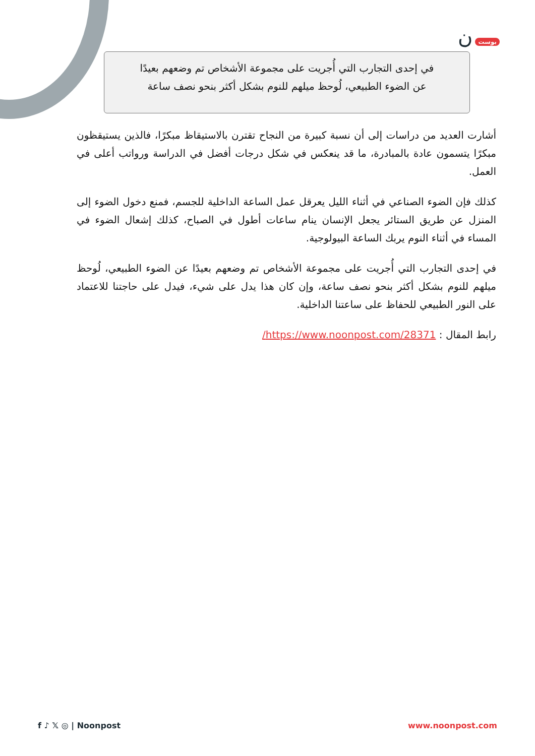بوست ن
في إحدى التجارب التي أُجريت على مجموعة الأشخاص تم وضعهم بعيدًا
عن الضوء الطبيعي، لُوحظ ميلهم للنوم بشكل أكثر بنحو نصف ساعة
أشارت العديد من دراسات إلى أن نسبة كبيرة من النجاح تقترن بالاستيقاظ مبكرًا، فالذين يستيقظون مبكرًا يتسمون عادة بالمبادرة، ما قد ينعكس في شكل درجات أفضل في الدراسة ورواتب أعلى في العمل.
كذلك فإن الضوء الصناعي في أثناء الليل يعرقل عمل الساعة الداخلية للجسم، فمنع دخول الضوء إلى المنزل عن طريق الستائر يجعل الإنسان ينام ساعات أطول في الصباح، كذلك إشعال الضوء في المساء في أثناء النوم يربك الساعة البيولوجية.
في إحدى التجارب التي أُجريت على مجموعة الأشخاص تم وضعهم بعيدًا عن الضوء الطبيعي، لُوحظ ميلهم للنوم بشكل أكثر بنحو نصف ساعة، وإن كان هذا يدل على شيء، فيدل على حاجتنا للاعتماد على النور الطبيعي للحفاظ على ساعتنا الداخلية.
رابط المقال : https://www.noonpost.com/28371/
f ♪ 𝕏 ◎ | Noonpost www.noonpost.com